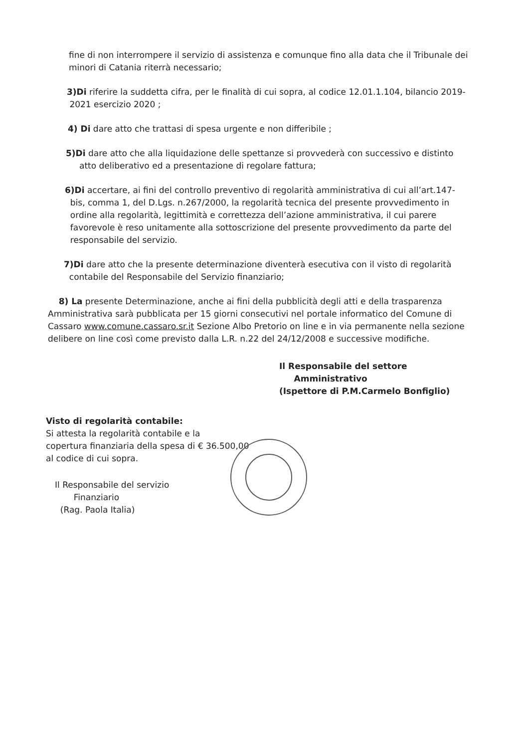fine di non interrompere il servizio di assistenza e comunque fino alla data che il Tribunale dei minori di Catania riterrà necessario;
3)Di riferire la suddetta cifra, per le finalità di cui sopra, al codice 12.01.1.104, bilancio 2019-
2021 esercizio 2020 ;
4) Di dare atto che trattasi di spesa urgente e non differibile ;
5)Di dare atto che alla liquidazione delle spettanze si provvederà con successivo e distinto
atto deliberativo ed a presentazione di regolare fattura;
6)Di accertare, ai fini del controllo preventivo di regolarità amministrativa di cui all’art.147-
bis, comma 1, del D.Lgs. n.267/2000, la regolarità tecnica del presente provvedimento in
ordine alla regolarità, legittimità e correttezza dell’azione amministrativa, il cui parere
favorevole è reso unitamente alla sottoscrizione del presente provvedimento da parte del
responsabile del servizio.
7)Di dare atto che la presente determinazione diventerà esecutiva con il visto di regolarità
contabile del Responsabile del Servizio finanziario;
8) La presente Determinazione, anche ai fini della pubblicità degli atti e della trasparenza Amministrativa sarà pubblicata per 15 giorni consecutivi nel portale informatico del Comune di Cassaro www.comune.cassaro.sr.it Sezione Albo Pretorio on line e in via permanente nella sezione delibere on line così come previsto dalla L.R. n.22 del 24/12/2008 e successive modifiche.
Il Responsabile del settore
Amministrativo
(Ispettore di P.M.Carmelo Bonfiglio)
Visto di regolarità contabile:
Si attesta la regolarità contabile e la
copertura finanziaria della spesa di € 36.500,00
al codice di cui sopra.
Il Responsabile del servizio
Finanziario
(Rag. Paola Italia)